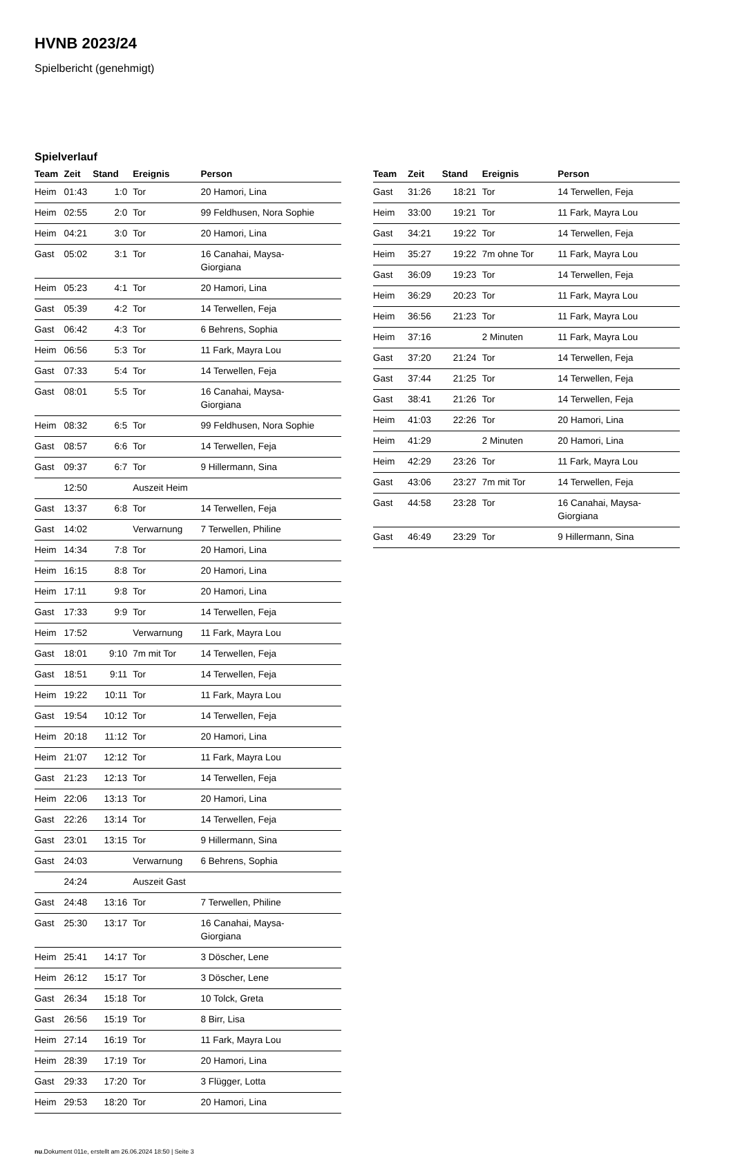HVNB 2023/24
Spielbericht (genehmigt)
Spielverlauf
| Team | Zeit | Stand | Ereignis | Person |
| --- | --- | --- | --- | --- |
| Heim | 01:43 | 1:0 | Tor | 20 Hamori, Lina |
| Heim | 02:55 | 2:0 | Tor | 99 Feldhusen, Nora Sophie |
| Heim | 04:21 | 3:0 | Tor | 20 Hamori, Lina |
| Gast | 05:02 | 3:1 | Tor | 16 Canahai, Maysa- Giorgiana |
| Heim | 05:23 | 4:1 | Tor | 20 Hamori, Lina |
| Gast | 05:39 | 4:2 | Tor | 14 Terwellen, Feja |
| Gast | 06:42 | 4:3 | Tor | 6 Behrens, Sophia |
| Heim | 06:56 | 5:3 | Tor | 11 Fark, Mayra Lou |
| Gast | 07:33 | 5:4 | Tor | 14 Terwellen, Feja |
| Gast | 08:01 | 5:5 | Tor | 16 Canahai, Maysa- Giorgiana |
| Heim | 08:32 | 6:5 | Tor | 99 Feldhusen, Nora Sophie |
| Gast | 08:57 | 6:6 | Tor | 14 Terwellen, Feja |
| Gast | 09:37 | 6:7 | Tor | 9 Hillermann, Sina |
| | 12:50 | | Auszeit Heim | |
| Gast | 13:37 | 6:8 | Tor | 14 Terwellen, Feja |
| Gast | 14:02 | | Verwarnung | 7 Terwellen, Philine |
| Heim | 14:34 | 7:8 | Tor | 20 Hamori, Lina |
| Heim | 16:15 | 8:8 | Tor | 20 Hamori, Lina |
| Heim | 17:11 | 9:8 | Tor | 20 Hamori, Lina |
| Gast | 17:33 | 9:9 | Tor | 14 Terwellen, Feja |
| Heim | 17:52 | | Verwarnung | 11 Fark, Mayra Lou |
| Gast | 18:01 | 9:10 | 7m mit Tor | 14 Terwellen, Feja |
| Gast | 18:51 | 9:11 | Tor | 14 Terwellen, Feja |
| Heim | 19:22 | 10:11 | Tor | 11 Fark, Mayra Lou |
| Gast | 19:54 | 10:12 | Tor | 14 Terwellen, Feja |
| Heim | 20:18 | 11:12 | Tor | 20 Hamori, Lina |
| Heim | 21:07 | 12:12 | Tor | 11 Fark, Mayra Lou |
| Gast | 21:23 | 12:13 | Tor | 14 Terwellen, Feja |
| Heim | 22:06 | 13:13 | Tor | 20 Hamori, Lina |
| Gast | 22:26 | 13:14 | Tor | 14 Terwellen, Feja |
| Gast | 23:01 | 13:15 | Tor | 9 Hillermann, Sina |
| Gast | 24:03 | | Verwarnung | 6 Behrens, Sophia |
| | 24:24 | | Auszeit Gast | |
| Gast | 24:48 | 13:16 | Tor | 7 Terwellen, Philine |
| Gast | 25:30 | 13:17 | Tor | 16 Canahai, Maysa- Giorgiana |
| Heim | 25:41 | 14:17 | Tor | 3 Döscher, Lene |
| Heim | 26:12 | 15:17 | Tor | 3 Döscher, Lene |
| Gast | 26:34 | 15:18 | Tor | 10 Tolck, Greta |
| Gast | 26:56 | 15:19 | Tor | 8 Birr, Lisa |
| Heim | 27:14 | 16:19 | Tor | 11 Fark, Mayra Lou |
| Heim | 28:39 | 17:19 | Tor | 20 Hamori, Lina |
| Gast | 29:33 | 17:20 | Tor | 3 Flügger, Lotta |
| Heim | 29:53 | 18:20 | Tor | 20 Hamori, Lina |
| Team | Zeit | Stand | Ereignis | Person |
| --- | --- | --- | --- | --- |
| Gast | 31:26 | 18:21 | Tor | 14 Terwellen, Feja |
| Heim | 33:00 | 19:21 | Tor | 11 Fark, Mayra Lou |
| Gast | 34:21 | 19:22 | Tor | 14 Terwellen, Feja |
| Heim | 35:27 | 19:22 | 7m ohne Tor | 11 Fark, Mayra Lou |
| Gast | 36:09 | 19:23 | Tor | 14 Terwellen, Feja |
| Heim | 36:29 | 20:23 | Tor | 11 Fark, Mayra Lou |
| Heim | 36:56 | 21:23 | Tor | 11 Fark, Mayra Lou |
| Heim | 37:16 | | 2 Minuten | 11 Fark, Mayra Lou |
| Gast | 37:20 | 21:24 | Tor | 14 Terwellen, Feja |
| Gast | 37:44 | 21:25 | Tor | 14 Terwellen, Feja |
| Gast | 38:41 | 21:26 | Tor | 14 Terwellen, Feja |
| Heim | 41:03 | 22:26 | Tor | 20 Hamori, Lina |
| Heim | 41:29 | | 2 Minuten | 20 Hamori, Lina |
| Heim | 42:29 | 23:26 | Tor | 11 Fark, Mayra Lou |
| Gast | 43:06 | 23:27 | 7m mit Tor | 14 Terwellen, Feja |
| Gast | 44:58 | 23:28 | Tor | 16 Canahai, Maysa- Giorgiana |
| Gast | 46:49 | 23:29 | Tor | 9 Hillermann, Sina |
nu.Dokument 011e, erstellt am 26.06.2024 18:50 | Seite 3